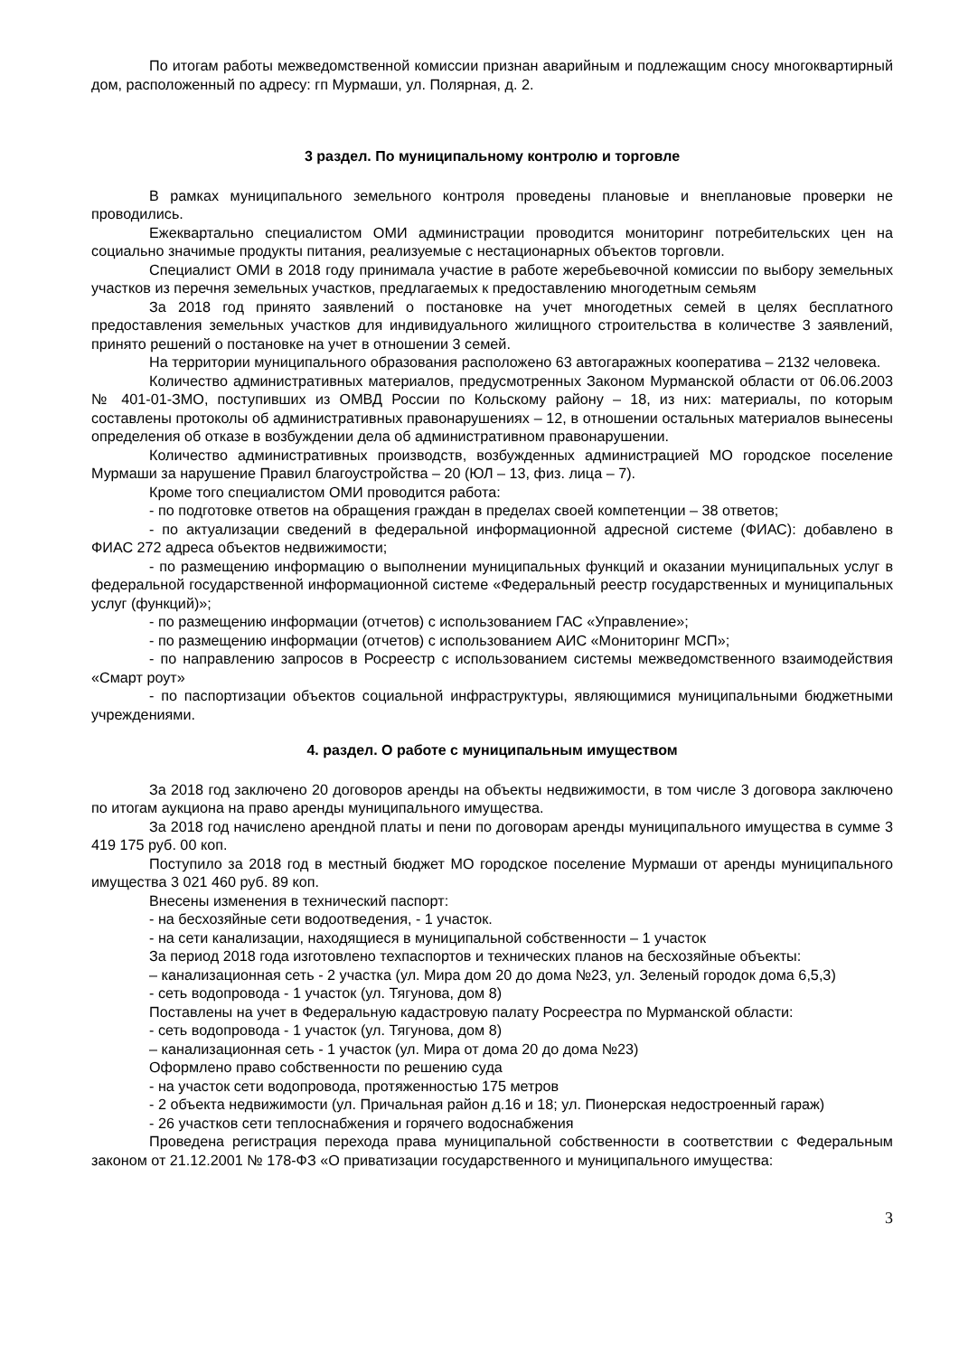По итогам работы межведомственной комиссии признан аварийным и подлежащим сносу многоквартирный дом, расположенный по адресу: гп Мурмаши, ул. Полярная, д. 2.
3 раздел. По муниципальному контролю и торговле
В рамках муниципального земельного контроля проведены плановые и внеплановые проверки не проводились.
Ежеквартально специалистом ОМИ администрации проводится мониторинг потребительских цен на социально значимые продукты питания, реализуемые с нестационарных объектов торговли.
Специалист ОМИ в 2018 году принимала участие в работе жеребьевочной комиссии по выбору земельных участков из перечня земельных участков, предлагаемых к предоставлению многодетным семьям
За 2018 год принято заявлений о постановке на учет многодетных семей в целях бесплатного предоставления земельных участков для индивидуального жилищного строительства в количестве 3 заявлений, принято решений о постановке на учет в отношении 3 семей.
На территории муниципального образования расположено 63 автогаражных кооператива – 2132 человека.
Количество административных материалов, предусмотренных Законом Мурманской области от 06.06.2003 № 401-01-ЗМО, поступивших из ОМВД России по Кольскому району – 18, из них: материалы, по которым составлены протоколы об административных правонарушениях – 12, в отношении остальных материалов вынесены определения об отказе в возбуждении дела об административном правонарушении.
Количество административных производств, возбужденных администрацией МО городское поселение Мурмаши за нарушение Правил благоустройства – 20 (ЮЛ – 13, физ. лица – 7).
Кроме того специалистом ОМИ проводится работа:
- по подготовке ответов на обращения граждан в пределах своей компетенции – 38 ответов;
- по актуализации сведений в федеральной информационной адресной системе (ФИАС): добавлено в ФИАС 272 адреса объектов недвижимости;
- по размещению информацию о выполнении муниципальных функций и оказании муниципальных услуг в федеральной государственной информационной системе «Федеральный реестр государственных и муниципальных услуг (функций)»;
- по размещению информации (отчетов) с использованием ГАС «Управление»;
- по размещению информации (отчетов) с использованием АИС «Мониторинг МСП»;
- по направлению запросов в Росреестр с использованием системы межведомственного взаимодействия «Смарт роут»
- по паспортизации объектов социальной инфраструктуры, являющимися муниципальными бюджетными учреждениями.
4. раздел. О работе с муниципальным имуществом
За 2018 год заключено 20 договоров аренды на объекты недвижимости, в том числе 3 договора заключено по итогам аукциона на право аренды муниципального имущества.
За 2018 год начислено арендной платы и пени по договорам аренды муниципального имущества в сумме 3 419 175 руб. 00 коп.
Поступило за 2018 год в местный бюджет МО городское поселение Мурмаши от аренды муниципального имущества 3 021 460 руб. 89 коп.
Внесены изменения в технический паспорт:
- на бесхозяйные сети водоотведения, - 1 участок.
- на сети канализации, находящиеся в муниципальной собственности – 1 участок
За период 2018 года изготовлено техпаспортов и технических планов на бесхозяйные объекты:
– канализационная сеть - 2 участка (ул. Мира дом 20 до дома №23, ул. Зеленый городок дома 6,5,3)
- сеть водопровода - 1 участок (ул. Тягунова, дом 8)
Поставлены на учет в Федеральную кадастровую палату Росреестра по Мурманской области:
- сеть водопровода - 1 участок (ул. Тягунова, дом 8)
– канализационная сеть - 1 участок (ул. Мира от дома 20 до дома №23)
Оформлено право собственности по решению суда
- на участок сети водопровода, протяженностью 175 метров
- 2 объекта недвижимости (ул. Причальная район д.16 и 18; ул. Пионерская недостроенный гараж)
- 26 участков сети теплоснабжения и горячего водоснабжения
Проведена регистрация перехода права муниципальной собственности в соответствии с Федеральным законом от 21.12.2001 № 178-ФЗ «О приватизации государственного и муниципального имущества:
3